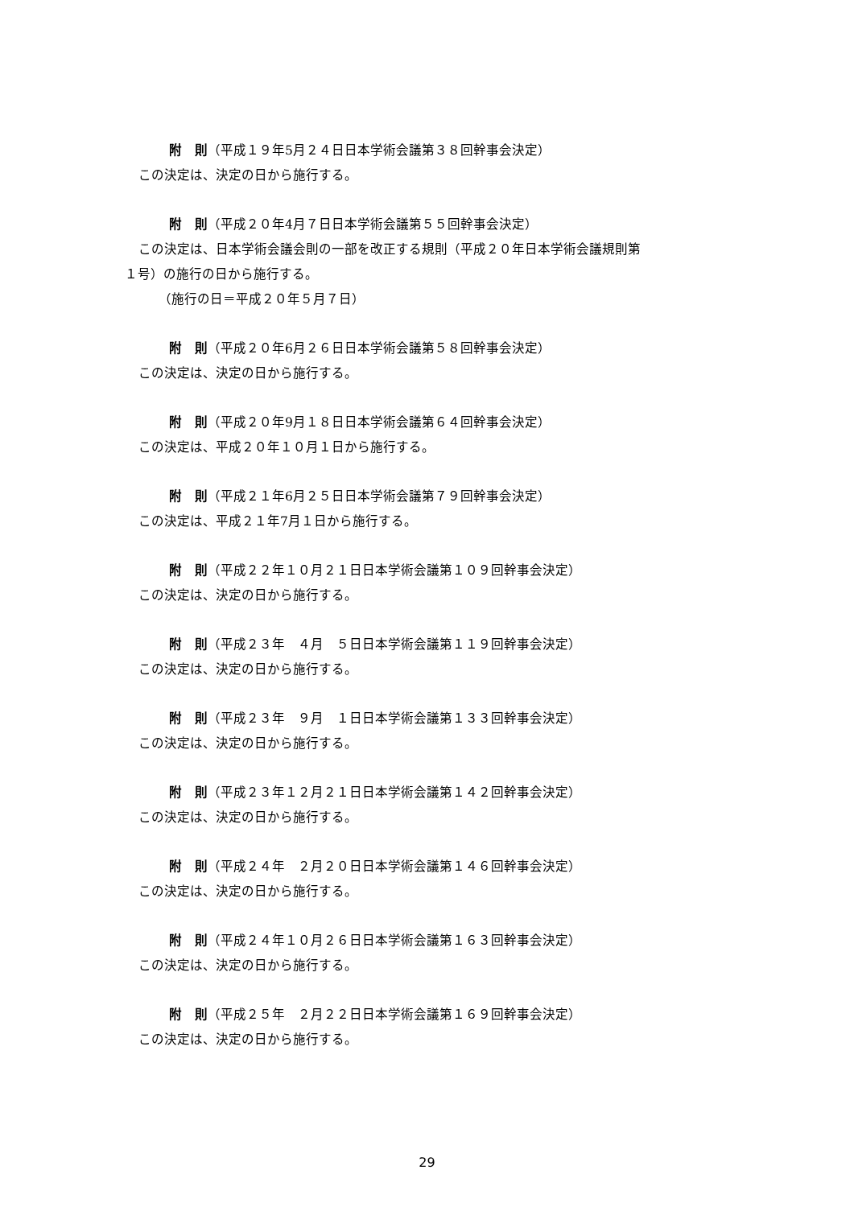附　則（平成１９年5月２４日日本学術会議第３８回幹事会決定）
この決定は、決定の日から施行する。
附　則（平成２０年4月７日日本学術会議第５５回幹事会決定）
この決定は、日本学術会議会則の一部を改正する規則（平成２０年日本学術会議規則第
１号）の施行の日から施行する。
（施行の日＝平成２０年５月７日）
附　則（平成２０年6月２６日日本学術会議第５８回幹事会決定）
この決定は、決定の日から施行する。
附　則（平成２０年9月１８日日本学術会議第６４回幹事会決定）
この決定は、平成２０年１０月１日から施行する。
附　則（平成２１年6月２５日日本学術会議第７９回幹事会決定）
この決定は、平成２１年7月１日から施行する。
附　則（平成２２年１０月２１日日本学術会議第１０９回幹事会決定）
この決定は、決定の日から施行する。
附　則（平成２３年　４月　５日日本学術会議第１１９回幹事会決定）
この決定は、決定の日から施行する。
附　則（平成２３年　９月　１日日本学術会議第１３３回幹事会決定）
この決定は、決定の日から施行する。
附　則（平成２３年１２月２１日日本学術会議第１４２回幹事会決定）
この決定は、決定の日から施行する。
附　則（平成２４年　２月２０日日本学術会議第１４６回幹事会決定）
この決定は、決定の日から施行する。
附　則（平成２４年１０月２６日日本学術会議第１６３回幹事会決定）
この決定は、決定の日から施行する。
附　則（平成２５年　２月２２日日本学術会議第１６９回幹事会決定）
この決定は、決定の日から施行する。
29